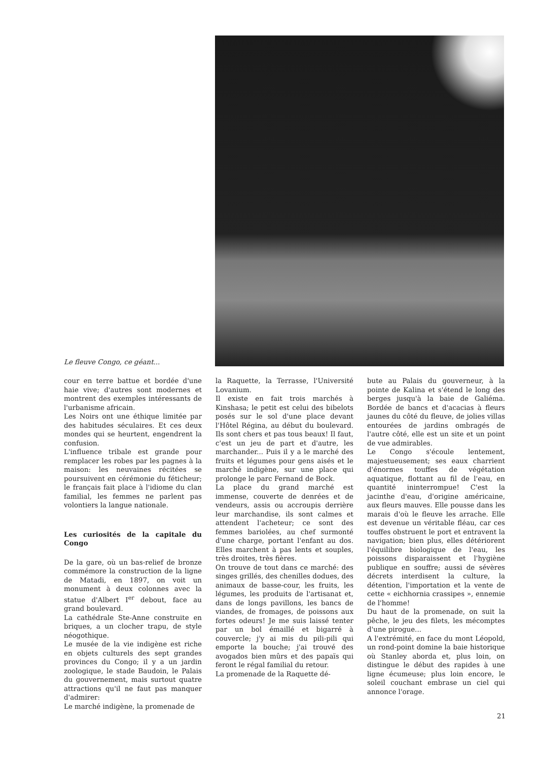Le fleuve Congo, ce géant...
cour en terre battue et bordée d'une haie vive; d'autres sont modernes et montrent des exemples intéressants de l'urbanisme africain.
Les Noirs ont une éthique limitée par des habitudes séculaires. Et ces deux mondes qui se heurtent, engendrent la confusion.
L'influence tribale est grande pour remplacer les robes par les pagnes à la maison: les neuvaines récitées se poursuivent en cérémonie du féticheur; le français fait place à l'idiome du clan familial, les femmes ne parlent pas volontiers la langue nationale.
Les curiosités de la capitale du Congo
De la gare, où un bas-relief de bronze commémore la construction de la ligne de Matadi, en 1897, on voit un monument à deux colonnes avec la statue d'Albert I<sup>er</sup> debout, face au grand boulevard.
La cathédrale Ste-Anne construite en briques, a un clocher trapu, de style néogothique.
Le musée de la vie indigène est riche en objets culturels des sept grandes provinces du Congo; il y a un jardin zoologique, le stade Baudoin, le Palais du gouvernement, mais surtout quatre attractions qu'il ne faut pas manquer d'admirer:
Le marché indigène, la promenade de
la Raquette, la Terrasse, l'Université Lovanium.
Il existe en fait trois marchés à Kinshasa; le petit est celui des bibelots posés sur le sol d'une place devant l'Hôtel Régina, au début du boulevard. Ils sont chers et pas tous beaux! Il faut, c'est un jeu de part et d'autre, les marchander... Puis il y a le marché des fruits et légumes pour gens aisés et le marché indigène, sur une place qui prolonge le parc Fernand de Bock.
La place du grand marché est immense, couverte de denrées et de vendeurs, assis ou accroupis derrière leur marchandise, ils sont calmes et attendent l'acheteur; ce sont des femmes bariolées, au chef surmonté d'une charge, portant l'enfant au dos. Elles marchent à pas lents et souples, très droites, très fières.
On trouve de tout dans ce marché: des singes grillés, des chenilles dodues, des animaux de basse-cour, les fruits, les légumes, les produits de l'artisanat et, dans de longs pavillons, les bancs de viandes, de fromages, de poissons aux fortes odeurs! Je me suis laissé tenter par un bol émaillé et bigarré à couvercle; j'y ai mis du pili-pili qui emporte la bouche; j'ai trouvé des avogados bien mûrs et des papaïs qui feront le régal familial du retour.
La promenade de la Raquette dé-
bute au Palais du gouverneur, à la pointe de Kalina et s'étend le long des berges jusqu'à la baie de Galiéma. Bordée de bancs et d'acacias à fleurs jaunes du côté du fleuve, de jolies villas entourées de jardins ombragés de l'autre côté, elle est un site et un point de vue admirables.
Le Congo s'écoule lentement, majestueusement; ses eaux charrient d'énormes touffes de végétation aquatique, flottant au fil de l'eau, en quantité ininterrompue! C'est la jacinthe d'eau, d'origine américaine, aux fleurs mauves. Elle pousse dans les marais d'où le fleuve les arrache. Elle est devenue un véritable fléau, car ces touffes obstruent le port et entravent la navigation; bien plus, elles détériorent l'équilibre biologique de l'eau, les poissons disparaissent et l'hygiène publique en souffre; aussi de sévères décrets interdisent la culture, la détention, l'importation et la vente de cette « eichhornia crassipes », ennemie de l'homme!
Du haut de la promenade, on suit la pêche, le jeu des filets, les mécomptes d'une pirogue...
A l'extrémité, en face du mont Léopold, un rond-point domine la baie historique où Stanley aborda et, plus loin, on distingue le début des rapides à une ligne écumeuse; plus loin encore, le soleil couchant embrase un ciel qui annonce l'orage.
21